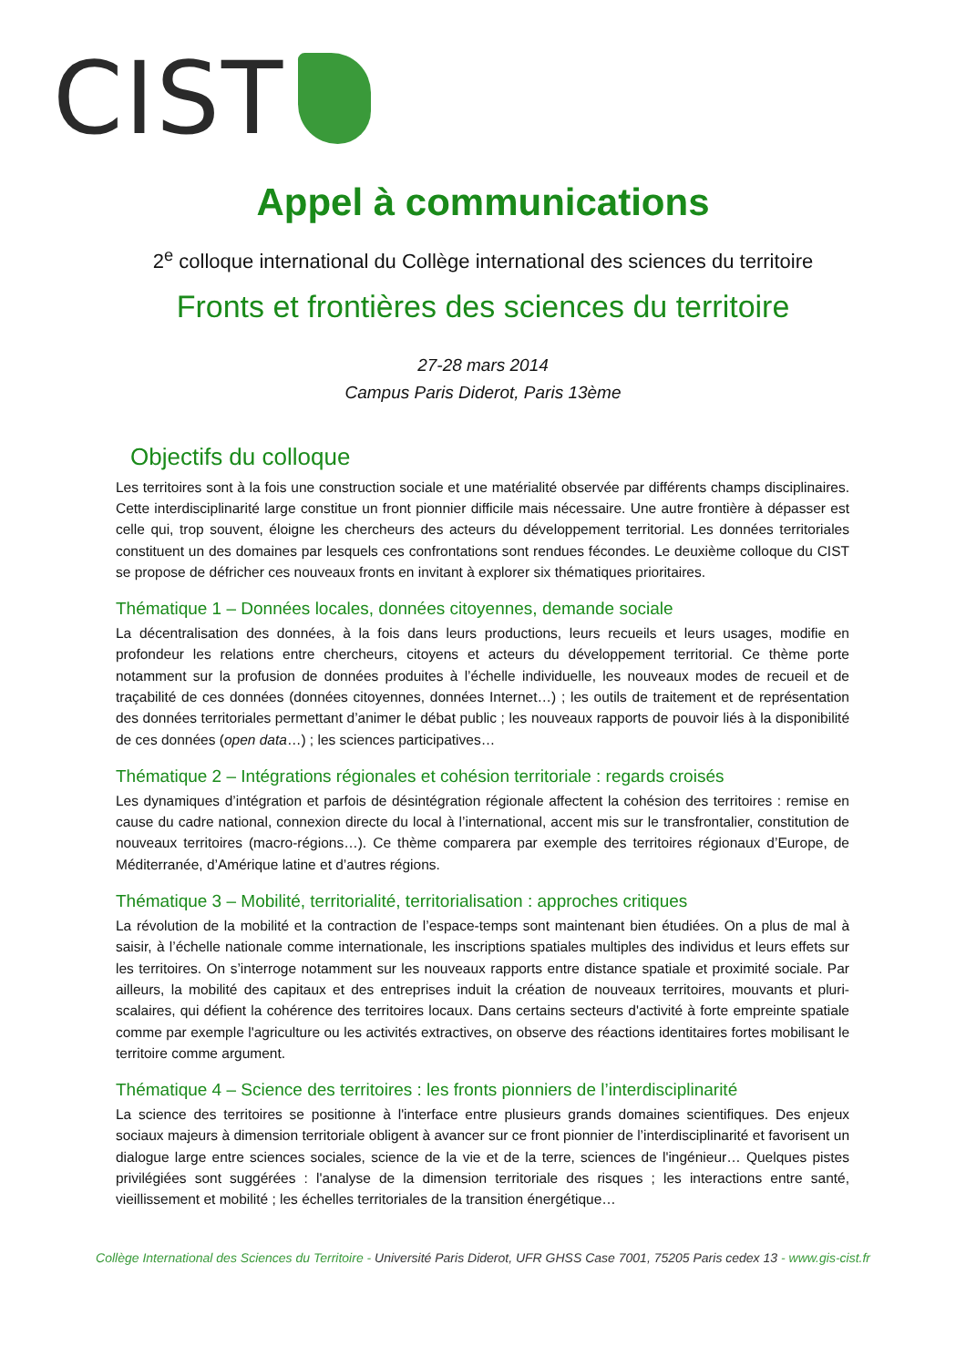CIST
Appel à communications
2<sup>e</sup> colloque international du Collège international des sciences du territoire
Fronts et frontières des sciences du territoire
27-28 mars 2014
Campus Paris Diderot, Paris 13ème
Objectifs du colloque
Les territoires sont à la fois une construction sociale et une matérialité observée par différents champs disciplinaires. Cette interdisciplinarité large constitue un front pionnier difficile mais nécessaire. Une autre frontière à dépasser est celle qui, trop souvent, éloigne les chercheurs des acteurs du développement territorial. Les données territoriales constituent un des domaines par lesquels ces confrontations sont rendues fécondes. Le deuxième colloque du CIST se propose de défricher ces nouveaux fronts en invitant à explorer six thématiques prioritaires.
Thématique 1 – Données locales, données citoyennes, demande sociale
La décentralisation des données, à la fois dans leurs productions, leurs recueils et leurs usages, modifie en profondeur les relations entre chercheurs, citoyens et acteurs du développement territorial. Ce thème porte notamment sur la profusion de données produites à l’échelle individuelle, les nouveaux modes de recueil et de traçabilité de ces données (données citoyennes, données Internet…) ; les outils de traitement et de représentation des données territoriales permettant d’animer le débat public ; les nouveaux rapports de pouvoir liés à la disponibilité de ces données (open data…) ; les sciences participatives…
Thématique 2 – Intégrations régionales et cohésion territoriale : regards croisés
Les dynamiques d’intégration et parfois de désintégration régionale affectent la cohésion des territoires : remise en cause du cadre national, connexion directe du local à l’international, accent mis sur le transfrontalier, constitution de nouveaux territoires (macro-régions…). Ce thème comparera par exemple des territoires régionaux d’Europe, de Méditerranée, d’Amérique latine et d’autres régions.
Thématique 3 – Mobilité, territorialité, territorialisation : approches critiques
La révolution de la mobilité et la contraction de l’espace-temps sont maintenant bien étudiées. On a plus de mal à saisir, à l’échelle nationale comme internationale, les inscriptions spatiales multiples des individus et leurs effets sur les territoires. On s’interroge notamment sur les nouveaux rapports entre distance spatiale et proximité sociale. Par ailleurs, la mobilité des capitaux et des entreprises induit la création de nouveaux territoires, mouvants et pluri-scalaires, qui défient la cohérence des territoires locaux. Dans certains secteurs d'activité à forte empreinte spatiale comme par exemple l'agriculture ou les activités extractives, on observe des réactions identitaires fortes mobilisant le territoire comme argument.
Thématique 4 – Science des territoires : les fronts pionniers de l’interdisciplinarité
La science des territoires se positionne à l'interface entre plusieurs grands domaines scientifiques. Des enjeux sociaux majeurs à dimension territoriale obligent à avancer sur ce front pionnier de l’interdisciplinarité et favorisent un dialogue large entre sciences sociales, science de la vie et de la terre, sciences de l'ingénieur… Quelques pistes privilégiées sont suggérées : l'analyse de la dimension territoriale des risques ; les interactions entre santé, vieillissement et mobilité ; les échelles territoriales de la transition énergétique…
Collège International des Sciences du Territoire - Université Paris Diderot, UFR GHSS Case 7001, 75205 Paris cedex 13 - www.gis-cist.fr